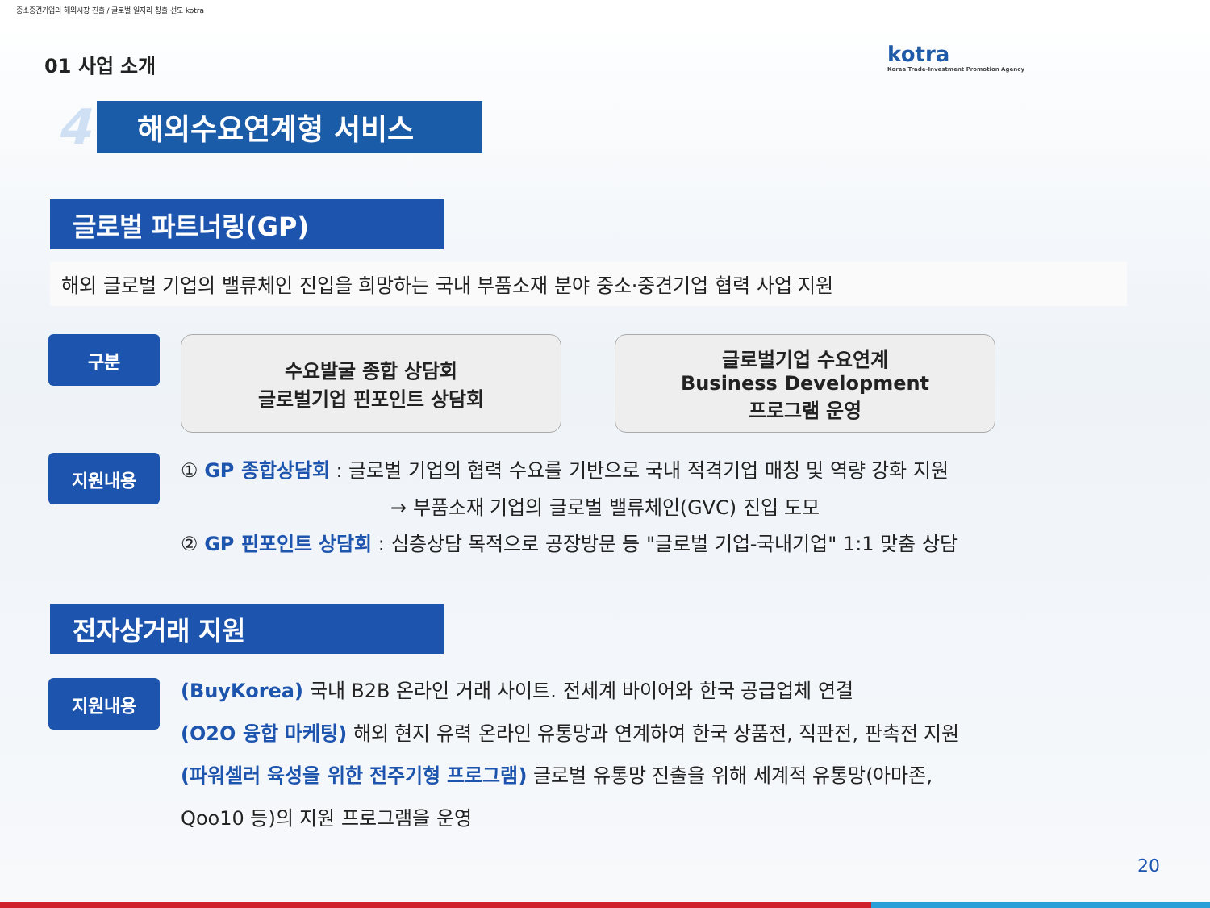중소중견기업의 해외시장 진출 / 글로벌 일자리 창출 선도 kotra
kotra
Korea Trade-Investment Promotion Agency
01 사업 소개
4 해외수요연계형 서비스
글로벌 파트너링(GP)
해외 글로벌 기업의 밸류체인 진입을 희망하는 국내 부품소재 분야 중소·중견기업 협력 사업 지원
구분
수요발굴 종합 상담회
글로벌기업 핀포인트 상담회
글로벌기업 수요연계
Business Development
프로그램 운영
지원내용
① GP 종합상담회 : 글로벌 기업의 협력 수요를 기반으로 국내 적격기업 매칭 및 역량 강화 지원
→ 부품소재 기업의 글로벌 밸류체인(GVC) 진입 도모
② GP 핀포인트 상담회 : 심층상담 목적으로 공장방문 등 "글로벌 기업-국내기업" 1:1 맞춤 상담
전자상거래 지원
지원내용
(BuyKorea) 국내 B2B 온라인 거래 사이트. 전세계 바이어와 한국 공급업체 연결
(O2O 융합 마케팅) 해외 현지 유력 온라인 유통망과 연계하여 한국 상품전, 직판전, 판촉전 지원
(파워셀러 육성을 위한 전주기형 프로그램) 글로벌 유통망 진출을 위해 세계적 유통망(아마존,
Qoo10 등)의 지원 프로그램을 운영
20